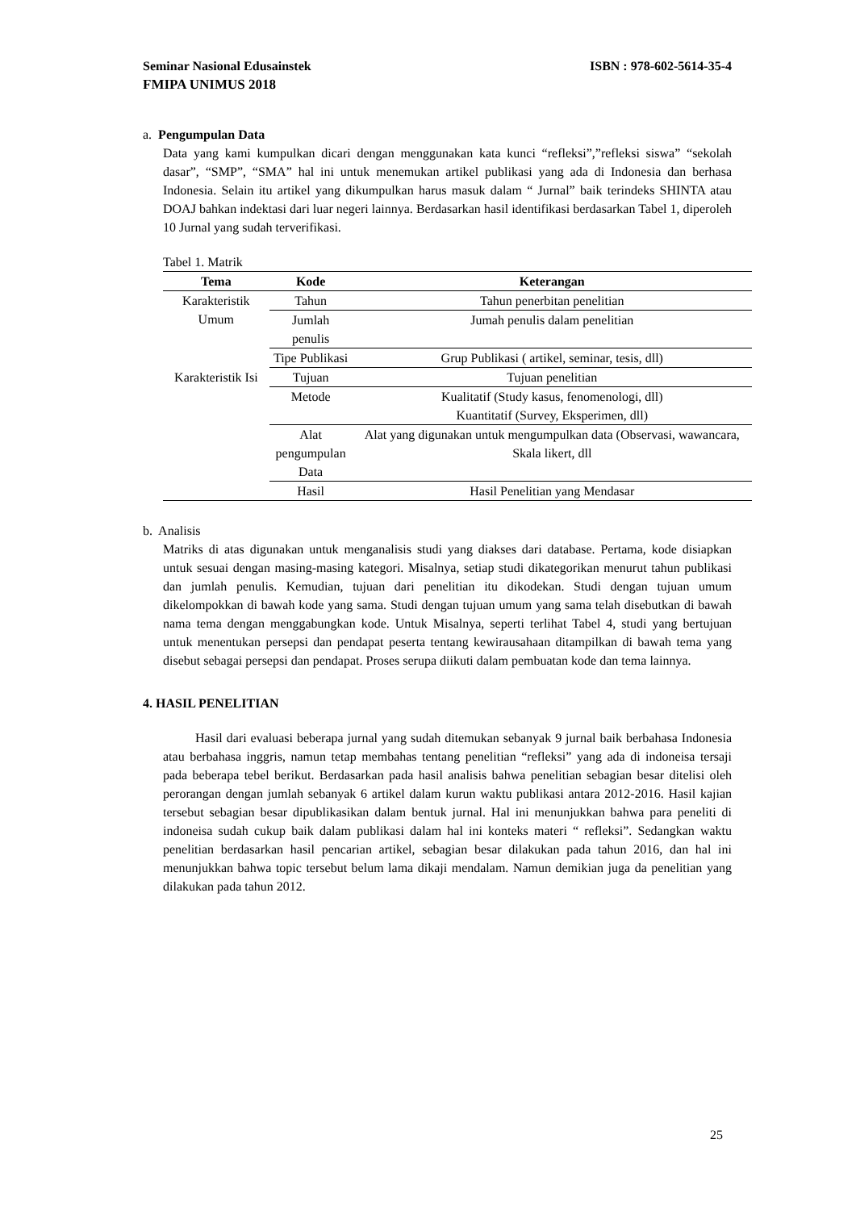ISBN : 978-602-5614-35-4 Seminar Nasional Edusainstek
FMIPA UNIMUS 2018
a. Pengumpulan Data
Data yang kami kumpulkan dicari dengan menggunakan kata kunci “refleksi”,”refleksi siswa” “sekolah dasar”, “SMP”, “SMA” hal ini untuk menemukan artikel publikasi yang ada di Indonesia dan berhasa Indonesia. Selain itu artikel yang dikumpulkan harus masuk dalam “ Jurnal” baik terindeks SHINTA atau DOAJ bahkan indektasi dari luar negeri lainnya. Berdasarkan hasil identifikasi berdasarkan Tabel 1, diperoleh 10 Jurnal yang sudah terverifikasi.
Tabel 1. Matrik
| Tema | Kode | Keterangan |
| --- | --- | --- |
| Karakteristik Umum | Tahun | Tahun penerbitan penelitian |
| | Jumlah penulis | Jumah penulis dalam penelitian |
| | Tipe Publikasi | Grup Publikasi ( artikel, seminar, tesis, dll) |
| Karakteristik Isi | Tujuan | Tujuan penelitian |
| | Metode | Kualitatif (Study kasus, fenomenologi, dll) Kuantitatif (Survey, Eksperimen, dll) |
| | Alat pengumpulan Data | Alat yang digunakan untuk mengumpulkan data (Observasi, wawancara, Skala likert, dll |
| | Hasil | Hasil Penelitian yang Mendasar |
b. Analisis
Matriks di atas digunakan untuk menganalisis studi yang diakses dari database. Pertama, kode disiapkan untuk sesuai dengan masing-masing kategori. Misalnya, setiap studi dikategorikan menurut tahun publikasi dan jumlah penulis. Kemudian, tujuan dari penelitian itu dikodekan. Studi dengan tujuan umum dikelompokkan di bawah kode yang sama. Studi dengan tujuan umum yang sama telah disebutkan di bawah nama tema dengan menggabungkan kode. Untuk Misalnya, seperti terlihat Tabel 4, studi yang bertujuan untuk menentukan persepsi dan pendapat peserta tentang kewirausahaan ditampilkan di bawah tema yang disebut sebagai persepsi dan pendapat. Proses serupa diikuti dalam pembuatan kode dan tema lainnya.
4. HASIL PENELITIAN
Hasil dari evaluasi beberapa jurnal yang sudah ditemukan sebanyak 9 jurnal baik berbahasa Indonesia atau berbahasa inggris, namun tetap membahas tentang penelitian “refleksi” yang ada di indoneisa tersaji pada beberapa tebel berikut. Berdasarkan pada hasil analisis bahwa penelitian sebagian besar ditelisi oleh perorangan dengan jumlah sebanyak 6 artikel dalam kurun waktu publikasi antara 2012-2016. Hasil kajian tersebut sebagian besar dipublikasikan dalam bentuk jurnal. Hal ini menunjukkan bahwa para peneliti di indoneisa sudah cukup baik dalam publikasi dalam hal ini konteks materi “ refleksi”. Sedangkan waktu penelitian berdasarkan hasil pencarian artikel, sebagian besar dilakukan pada tahun 2016, dan hal ini menunjukkan bahwa topic tersebut belum lama dikaji mendalam. Namun demikian juga da penelitian yang dilakukan pada tahun 2012.
25